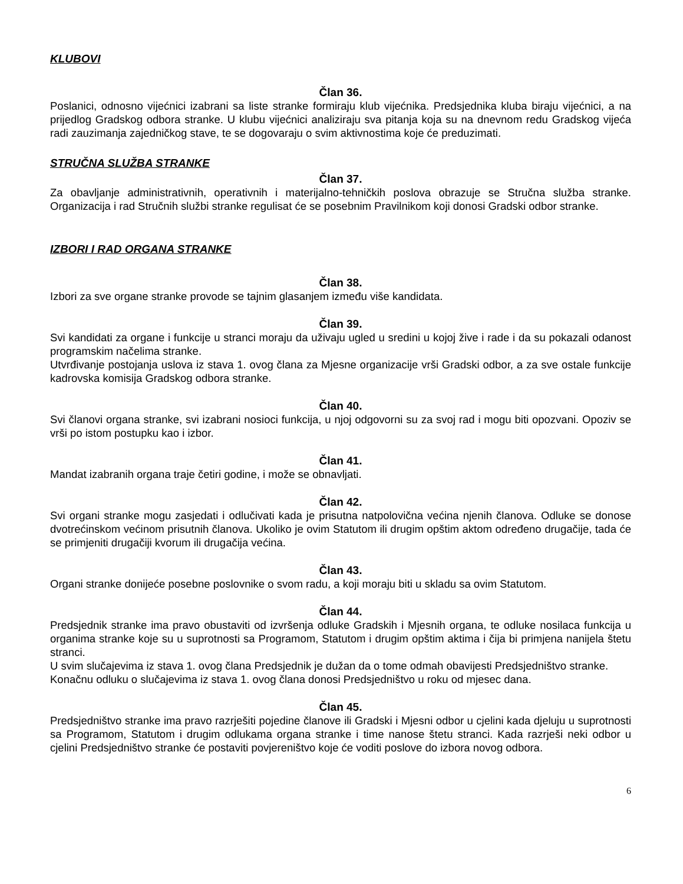KLUBOVI
Član 36.
Poslanici, odnosno vijećnici izabrani sa liste stranke formiraju klub vijećnika. Predsjednika kluba biraju vijećnici, a na prijedlog Gradskog odbora stranke. U klubu vijećnici analiziraju sva pitanja koja su na dnevnom redu Gradskog vijeća radi zauzimanja zajedničkog stave, te se dogovaraju o svim aktivnostima koje će preduzimati.
STRUČNA SLUŽBA STRANKE
Član 37.
Za obavljanje administrativnih, operativnih i materijalno-tehničkih poslova obrazuje se Stručna služba stranke. Organizacija i rad Stručnih službi stranke regulisat će se posebnim Pravilnikom koji donosi Gradski odbor stranke.
IZBORI I RAD ORGANA STRANKE
Član 38.
Izbori za sve organe stranke provode se tajnim glasanjem između više kandidata.
Član 39.
Svi kandidati za organe i funkcije u stranci moraju da uživaju ugled u sredini u kojoj žive i rade i da su pokazali odanost programskim načelima stranke.
Utvrđivanje postojanja uslova iz stava 1. ovog člana za Mjesne organizacije vrši Gradski odbor, a za sve ostale funkcije kadrovska komisija Gradskog odbora stranke.
Član 40.
Svi članovi organa stranke, svi izabrani nosioci funkcija, u njoj odgovorni su za svoj rad i mogu biti opozvani. Opoziv se vrši po istom postupku kao i izbor.
Član 41.
Mandat izabranih organa traje četiri godine, i može se obnavljati.
Član 42.
Svi organi stranke mogu zasjedati i odlučivati kada je prisutna natpolovična većina njenih članova. Odluke se donose dvotrećinskom većinom prisutnih članova. Ukoliko je ovim Statutom ili drugim opštim aktom određeno drugačije, tada će se primjeniti drugačiji kvorum ili drugačija većina.
Član 43.
Organi stranke donijeće posebne poslovnike o svom radu, a koji moraju biti u skladu sa ovim Statutom.
Član 44.
Predsjednik stranke ima pravo obustaviti od izvršenja odluke Gradskih i Mjesnih organa, te odluke nosilaca funkcija u organima stranke koje su u suprotnosti sa Programom, Statutom i drugim opštim aktima i čija bi primjena nanijela štetu stranci.
U svim slučajevima iz stava 1. ovog člana Predsjednik je dužan da o tome odmah obavijesti Predsjedništvo stranke.
Konačnu odluku o slučajevima iz stava 1. ovog člana donosi Predsjedništvo u roku od mjesec dana.
Član 45.
Predsjedništvo stranke ima pravo razrješiti pojedine članove ili Gradski i Mjesni odbor u cjelini kada djeluju u suprotnosti sa Programom, Statutom i drugim odlukama organa stranke i time nanose štetu stranci. Kada razrješi neki odbor u cjelini Predsjedništvo stranke će postaviti povjereništvo koje će voditi poslove do izbora novog odbora.
6